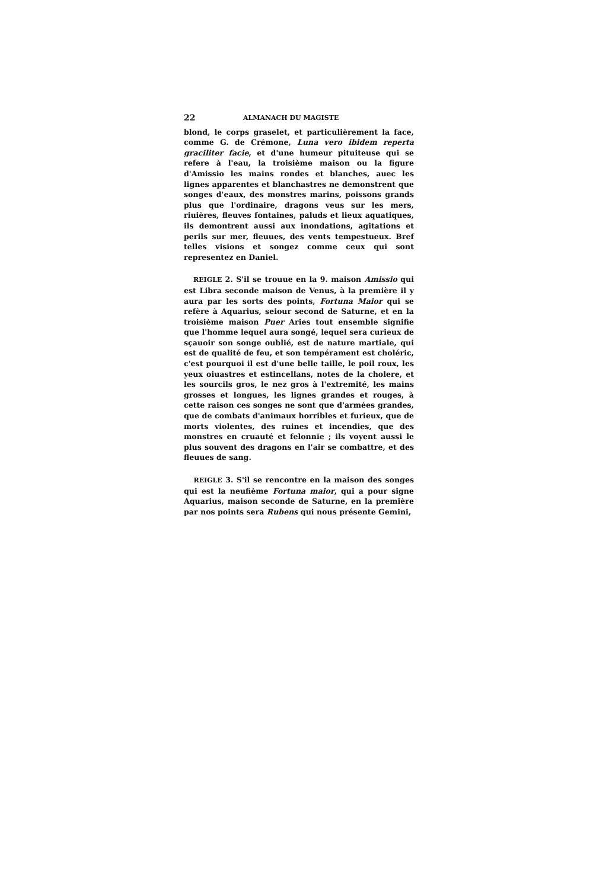22 ALMANACH DU MAGISTE
blond, le corps graselet, et particulièrement la face, comme G. de Crémone, Luna vero ibidem reperta graciliter facie, et d'une humeur pituiteuse qui se refere à l'eau, la troisième maison ou la figure d'Amissio les mains rondes et blanches, auec les lignes apparentes et blanchastres ne demonstrent que songes d'eaux, des monstres marins, poissons grands plus que l'ordinaire, dragons veus sur les mers, riuières, fleuves fontaines, paluds et lieux aquatiques, ils demontrent aussi aux inondations, agitations et perils sur mer, fleuues, des vents tempestueux. Bref telles visions et songez comme ceux qui sont representez en Daniel.
REIGLE 2. S'il se trouue en la 9. maison Amissio qui est Libra seconde maison de Venus, à la première il y aura par les sorts des points, Fortuna Maior qui se refère à Aquarius, seiour second de Saturne, et en la troisième maison Puer Aries tout ensemble signifie que l'homme lequel aura songé, lequel sera curieux de sçauoir son songe oublié, est de nature martiale, qui est de qualité de feu, et son tempérament est choléric, c'est pourquoi il est d'une belle taille, le poil roux, les yeux oiuastres et estincellans, notes de la cholere, et les sourcils gros, le nez gros à l'extremité, les mains grosses et longues, les lignes grandes et rouges, à cette raison ces songes ne sont que d'armées grandes, que de combats d'animaux horribles et furieux, que de morts violentes, des ruines et incendies, que des monstres en cruauté et felonnie ; ils voyent aussi le plus souvent des dragons en l'air se combattre, et des fleuues de sang.
REIGLE 3. S'il se rencontre en la maison des songes qui est la neufième Fortuna maior, qui a pour signe Aquarius, maison seconde de Saturne, en la première par nos points sera Rubens qui nous présente Gemini,